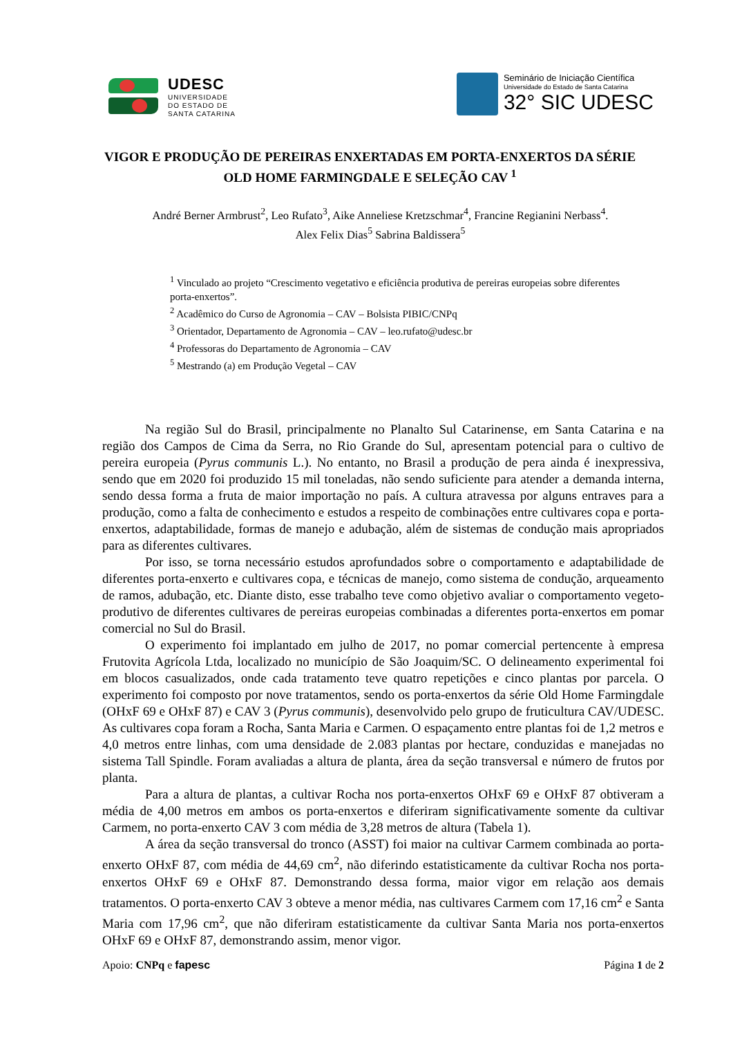UDESC
UNIVERSIDADE
DO ESTADO DE
SANTA CATARINA
Seminário de Iniciação Científica
Universidade do Estado de Santa Catarina
32° SIC UDESC
VIGOR E PRODUÇÃO DE PEREIRAS ENXERTADAS EM PORTA-ENXERTOS DA SÉRIE OLD HOME FARMINGDALE E SELEÇÃO CAV <sup>1</sup>
André Berner Armbrust<sup>2</sup>, Leo Rufato<sup>3</sup>, Aike Anneliese Kretzschmar<sup>4</sup>, Francine Regianini Nerbass<sup>4</sup>.
Alex Felix Dias<sup>5</sup> Sabrina Baldissera<sup>5</sup>
<sup>1</sup> Vinculado ao projeto “Crescimento vegetativo e eficiência produtiva de pereiras europeias sobre diferentes porta-enxertos”.
<sup>2</sup> Acadêmico do Curso de Agronomia – CAV – Bolsista PIBIC/CNPq
<sup>3</sup> Orientador, Departamento de Agronomia – CAV – leo.rufato@udesc.br
<sup>4</sup> Professoras do Departamento de Agronomia – CAV
<sup>5</sup> Mestrando (a) em Produção Vegetal – CAV
Na região Sul do Brasil, principalmente no Planalto Sul Catarinense, em Santa Catarina e na região dos Campos de Cima da Serra, no Rio Grande do Sul, apresentam potencial para o cultivo de pereira europeia (Pyrus communis L.). No entanto, no Brasil a produção de pera ainda é inexpressiva, sendo que em 2020 foi produzido 15 mil toneladas, não sendo suficiente para atender a demanda interna, sendo dessa forma a fruta de maior importação no país. A cultura atravessa por alguns entraves para a produção, como a falta de conhecimento e estudos a respeito de combinações entre cultivares copa e porta-enxertos, adaptabilidade, formas de manejo e adubação, além de sistemas de condução mais apropriados para as diferentes cultivares.
Por isso, se torna necessário estudos aprofundados sobre o comportamento e adaptabilidade de diferentes porta-enxerto e cultivares copa, e técnicas de manejo, como sistema de condução, arqueamento de ramos, adubação, etc. Diante disto, esse trabalho teve como objetivo avaliar o comportamento vegeto-produtivo de diferentes cultivares de pereiras europeias combinadas a diferentes porta-enxertos em pomar comercial no Sul do Brasil.
O experimento foi implantado em julho de 2017, no pomar comercial pertencente à empresa Frutovita Agrícola Ltda, localizado no município de São Joaquim/SC. O delineamento experimental foi em blocos casualizados, onde cada tratamento teve quatro repetições e cinco plantas por parcela. O experimento foi composto por nove tratamentos, sendo os porta-enxertos da série Old Home Farmingdale (OHxF 69 e OHxF 87) e CAV 3 (Pyrus communis), desenvolvido pelo grupo de fruticultura CAV/UDESC. As cultivares copa foram a Rocha, Santa Maria e Carmen. O espaçamento entre plantas foi de 1,2 metros e 4,0 metros entre linhas, com uma densidade de 2.083 plantas por hectare, conduzidas e manejadas no sistema Tall Spindle. Foram avaliadas a altura de planta, área da seção transversal e número de frutos por planta.
Para a altura de plantas, a cultivar Rocha nos porta-enxertos OHxF 69 e OHxF 87 obtiveram a média de 4,00 metros em ambos os porta-enxertos e diferiram significativamente somente da cultivar Carmem, no porta-enxerto CAV 3 com média de 3,28 metros de altura (Tabela 1).
A área da seção transversal do tronco (ASST) foi maior na cultivar Carmem combinada ao porta-enxerto OHxF 87, com média de 44,69 cm<sup>2</sup>, não diferindo estatisticamente da cultivar Rocha nos porta-enxertos OHxF 69 e OHxF 87. Demonstrando dessa forma, maior vigor em relação aos demais tratamentos. O porta-enxerto CAV 3 obteve a menor média, nas cultivares Carmem com 17,16 cm<sup>2</sup> e Santa Maria com 17,96 cm<sup>2</sup>, que não diferiram estatisticamente da cultivar Santa Maria nos porta-enxertos OHxF 69 e OHxF 87, demonstrando assim, menor vigor.
Apoio: CNPq e fapesc Página 1 de 2